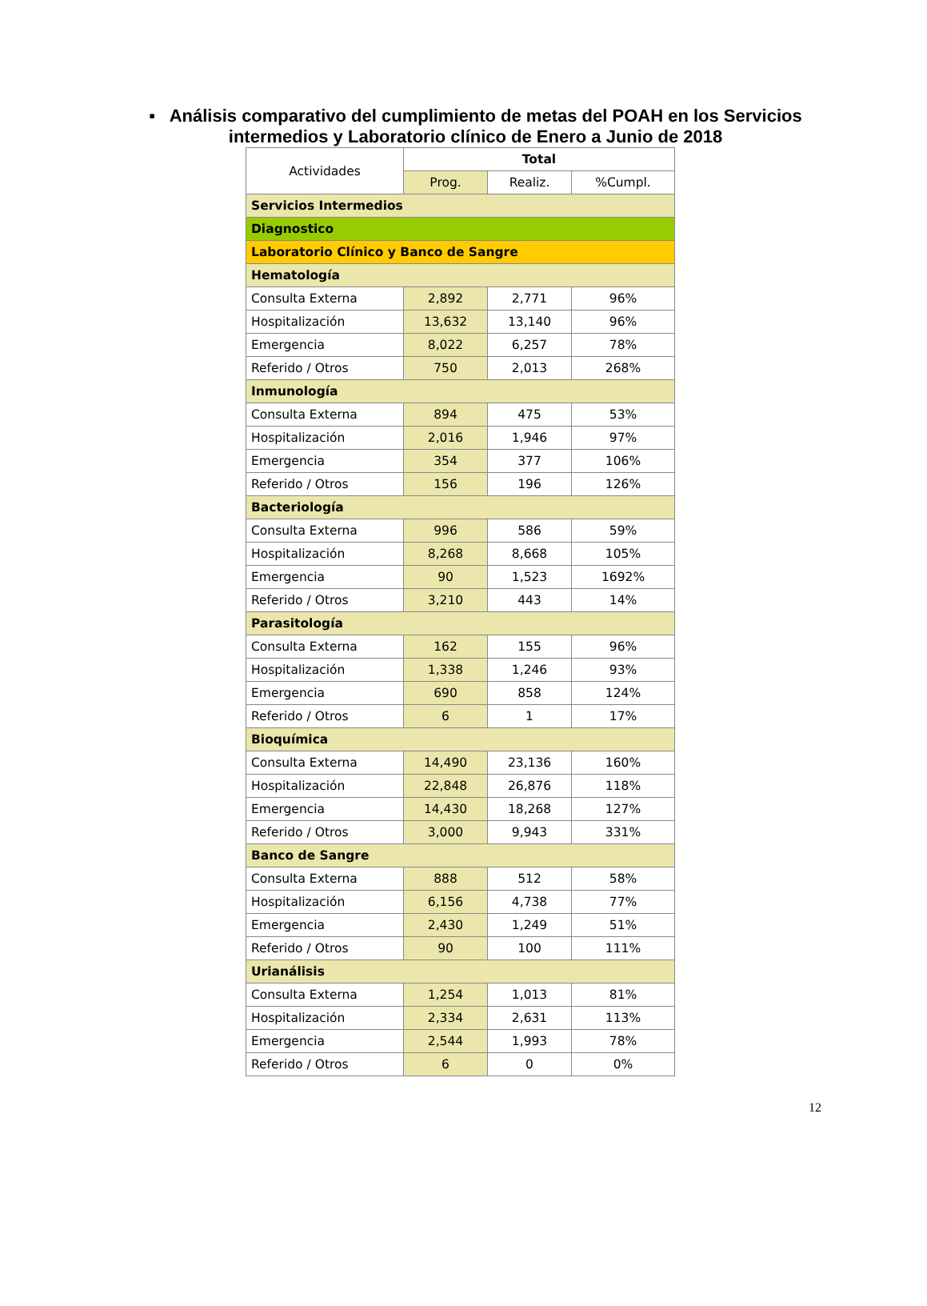▪ Análisis comparativo del cumplimiento de metas del POAH en los Servicios intermedios y Laboratorio clínico de Enero a Junio de 2018
| Actividades | Total | | |
| --- | --- | --- | --- |
| | Prog. | Realiz. | %Cumpl. |
| Servicios Intermedios | | | |
| Diagnostico | | | |
| Laboratorio Clínico y Banco de Sangre | | | |
| Hematología | | | |
| Consulta Externa | 2,892 | 2,771 | 96% |
| Hospitalización | 13,632 | 13,140 | 96% |
| Emergencia | 8,022 | 6,257 | 78% |
| Referido / Otros | 750 | 2,013 | 268% |
| Inmunología | | | |
| Consulta Externa | 894 | 475 | 53% |
| Hospitalización | 2,016 | 1,946 | 97% |
| Emergencia | 354 | 377 | 106% |
| Referido / Otros | 156 | 196 | 126% |
| Bacteriología | | | |
| Consulta Externa | 996 | 586 | 59% |
| Hospitalización | 8,268 | 8,668 | 105% |
| Emergencia | 90 | 1,523 | 1692% |
| Referido / Otros | 3,210 | 443 | 14% |
| Parasitología | | | |
| Consulta Externa | 162 | 155 | 96% |
| Hospitalización | 1,338 | 1,246 | 93% |
| Emergencia | 690 | 858 | 124% |
| Referido / Otros | 6 | 1 | 17% |
| Bioquímica | | | |
| Consulta Externa | 14,490 | 23,136 | 160% |
| Hospitalización | 22,848 | 26,876 | 118% |
| Emergencia | 14,430 | 18,268 | 127% |
| Referido / Otros | 3,000 | 9,943 | 331% |
| Banco de Sangre | | | |
| Consulta Externa | 888 | 512 | 58% |
| Hospitalización | 6,156 | 4,738 | 77% |
| Emergencia | 2,430 | 1,249 | 51% |
| Referido / Otros | 90 | 100 | 111% |
| Urianálisis | | | |
| Consulta Externa | 1,254 | 1,013 | 81% |
| Hospitalización | 2,334 | 2,631 | 113% |
| Emergencia | 2,544 | 1,993 | 78% |
| Referido / Otros | 6 | 0 | 0% |
12